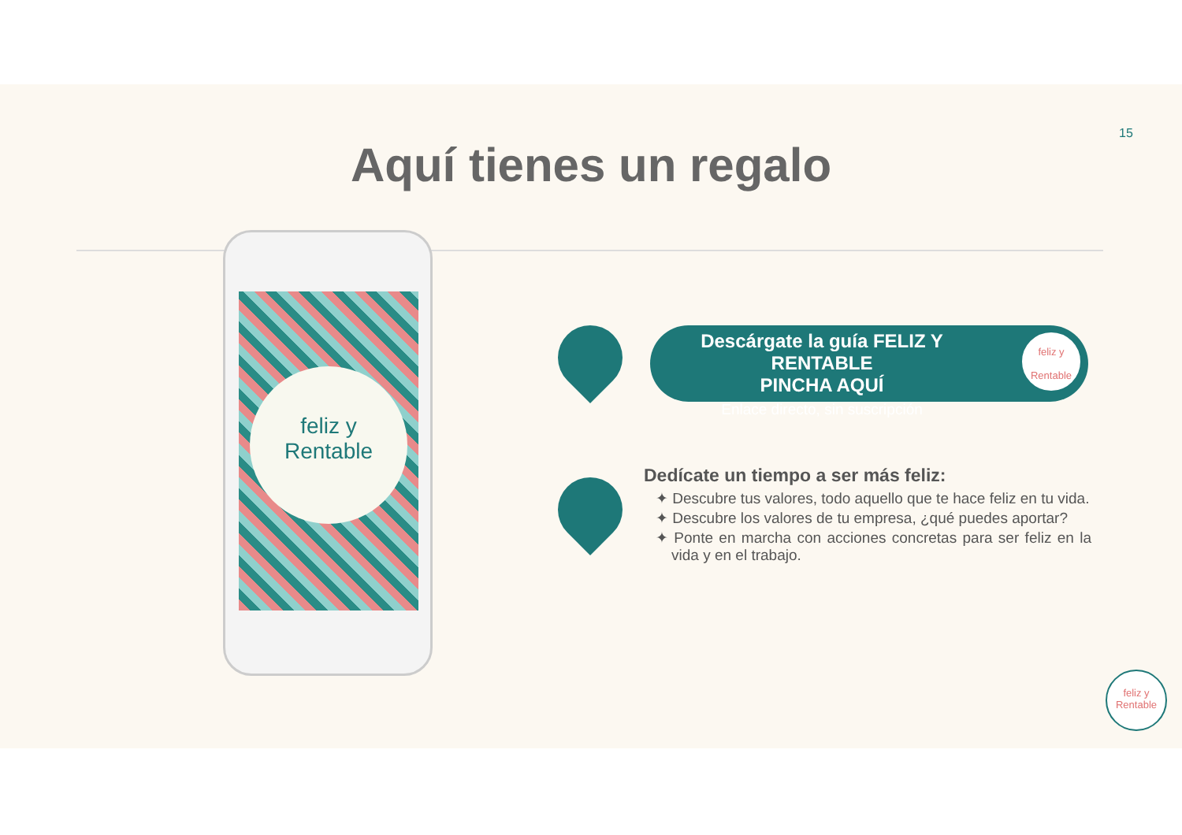15
Aquí tienes un regalo
feliz y
Rentable
Descárgate la guía FELIZ Y RENTABLE
PINCHA AQUÍ
Enlace directo, sin suscripción
feliz y Rentable
Dedícate un tiempo a ser más feliz:
✦ Descubre tus valores, todo aquello que te hace feliz en tu vida.
✦ Descubre los valores de tu empresa, ¿qué puedes aportar?
✦ Ponte en marcha con acciones concretas para ser feliz en la vida y en el trabajo.
feliz y Rentable